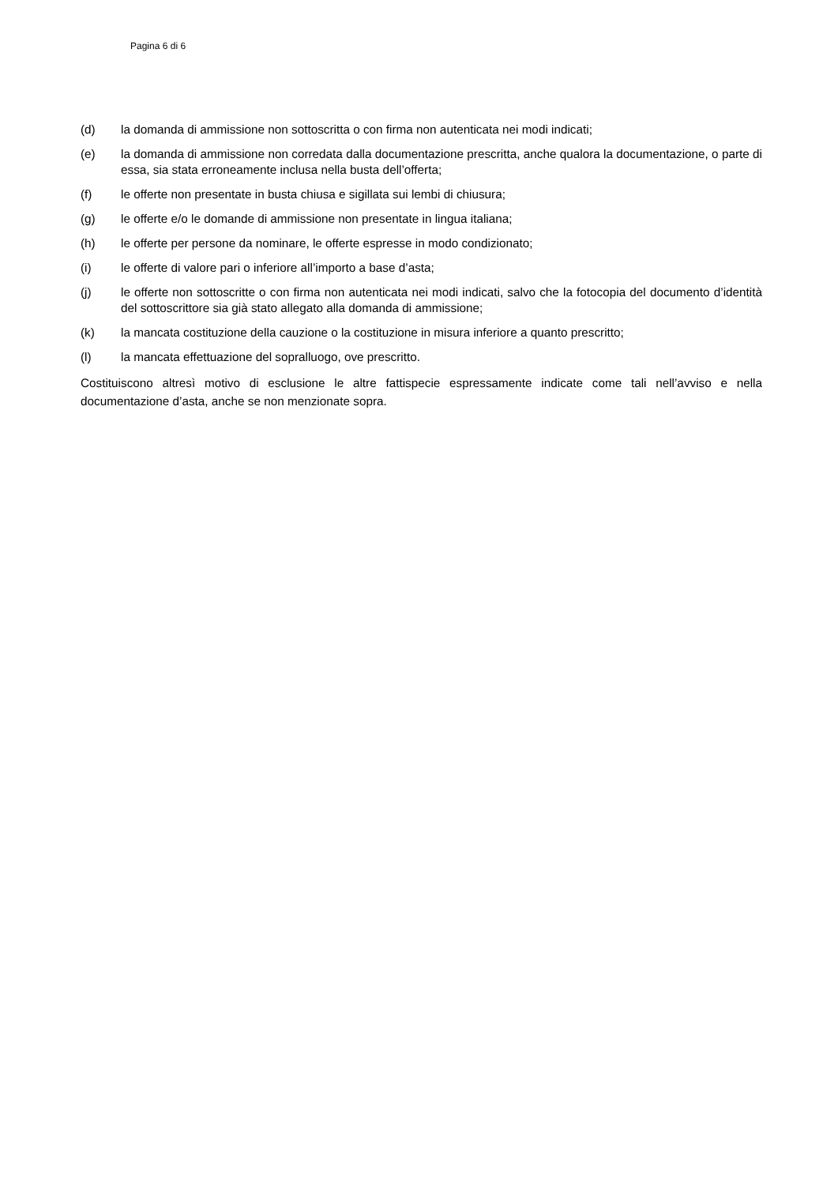Pagina 6 di 6
(d) la domanda di ammissione non sottoscritta o con firma non autenticata nei modi indicati;
(e) la domanda di ammissione non corredata dalla documentazione prescritta, anche qualora la documentazione, o parte di essa, sia stata erroneamente inclusa nella busta dell’offerta;
(f) le offerte non presentate in busta chiusa e sigillata sui lembi di chiusura;
(g) le offerte e/o le domande di ammissione non presentate in lingua italiana;
(h) le offerte per persone da nominare, le offerte espresse in modo condizionato;
(i) le offerte di valore pari o inferiore all’importo a base d’asta;
(j) le offerte non sottoscritte o con firma non autenticata nei modi indicati, salvo che la fotocopia del documento d’identità del sottoscrittore sia già stato allegato alla domanda di ammissione;
(k) la mancata costituzione della cauzione o la costituzione in misura inferiore a quanto prescritto;
(l) la mancata effettuazione del sopralluogo, ove prescritto.
Costituiscono altresì motivo di esclusione le altre fattispecie espressamente indicate come tali nell’avviso e nella documentazione d’asta, anche se non menzionate sopra.